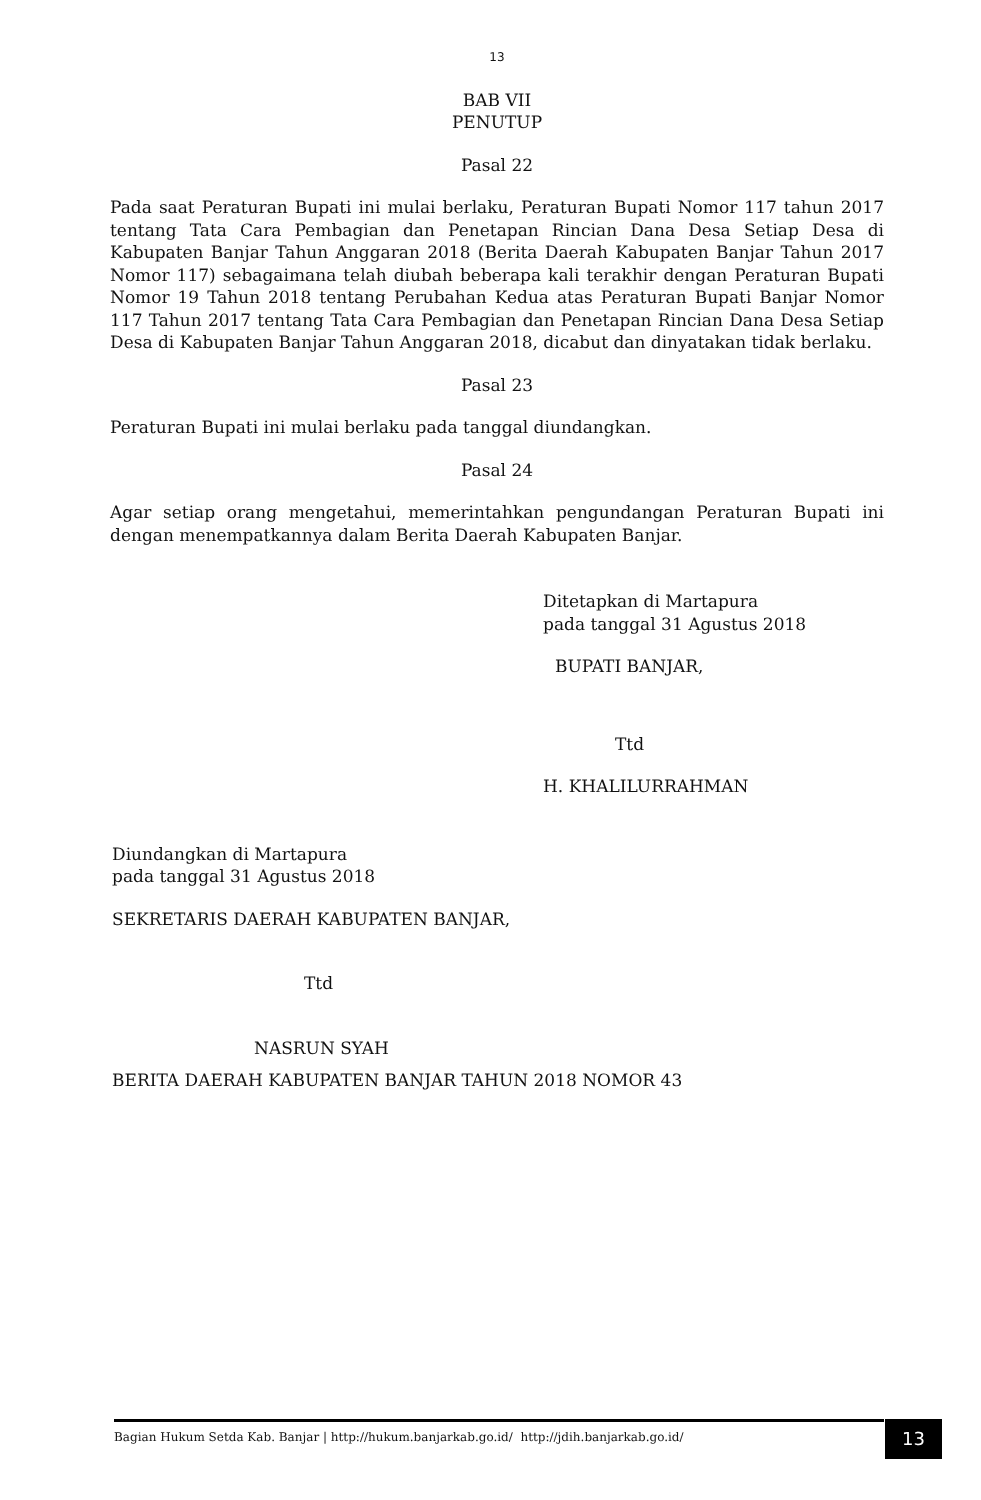13
BAB VII
PENUTUP
Pasal 22
Pada saat Peraturan Bupati ini mulai berlaku, Peraturan Bupati Nomor 117 tahun 2017 tentang Tata Cara Pembagian dan Penetapan Rincian Dana Desa Setiap Desa di Kabupaten Banjar Tahun Anggaran 2018 (Berita Daerah Kabupaten Banjar Tahun 2017 Nomor 117) sebagaimana telah diubah beberapa kali terakhir dengan Peraturan Bupati Nomor 19 Tahun 2018 tentang Perubahan Kedua atas Peraturan Bupati Banjar Nomor 117 Tahun 2017 tentang Tata Cara Pembagian dan Penetapan Rincian Dana Desa Setiap Desa di Kabupaten Banjar Tahun Anggaran 2018, dicabut dan dinyatakan tidak berlaku.
Pasal 23
Peraturan Bupati ini mulai berlaku pada tanggal diundangkan.
Pasal 24
Agar setiap orang mengetahui, memerintahkan pengundangan Peraturan Bupati ini dengan menempatkannya dalam Berita Daerah Kabupaten Banjar.
Ditetapkan di Martapura
pada tanggal 31 Agustus 2018
BUPATI BANJAR,
Ttd
H. KHALILURRAHMAN
Diundangkan di Martapura
pada tanggal 31 Agustus 2018
SEKRETARIS DAERAH KABUPATEN BANJAR,
Ttd
NASRUN SYAH
BERITA DAERAH KABUPATEN BANJAR TAHUN 2018 NOMOR 43
Bagian Hukum Setda Kab. Banjar | http://hukum.banjarkab.go.id/ http://jdih.banjarkab.go.id/ 13